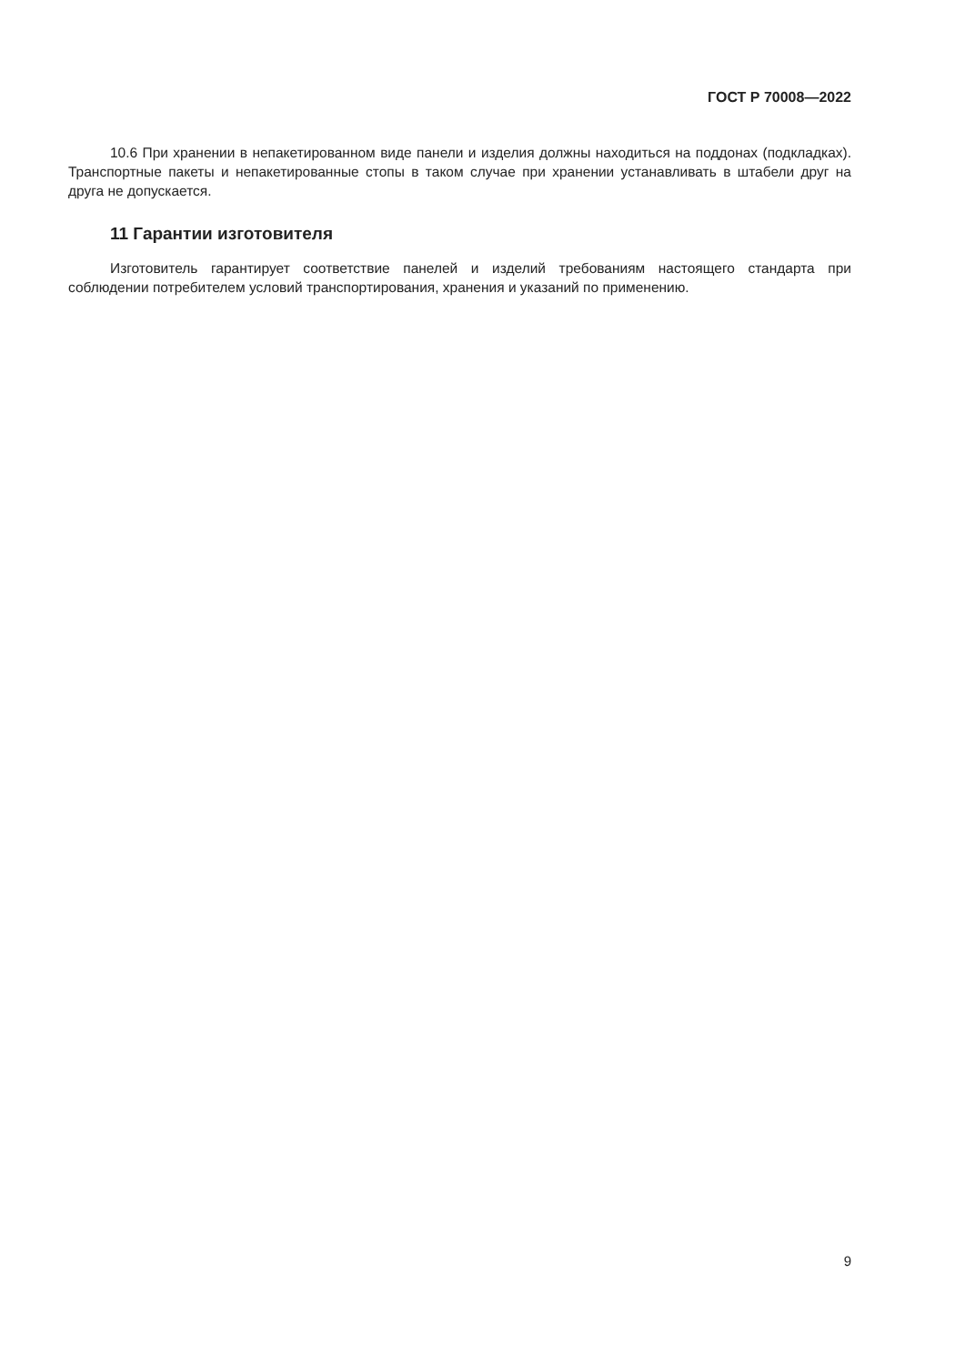ГОСТ Р 70008—2022
10.6 При хранении в непакетированном виде панели и изделия должны находиться на поддонах (подкладках). Транспортные пакеты и непакетированные стопы в таком случае при хранении устанавливать в штабели друг на друга не допускается.
11 Гарантии изготовителя
Изготовитель гарантирует соответствие панелей и изделий требованиям настоящего стандарта при соблюдении потребителем условий транспортирования, хранения и указаний по применению.
9